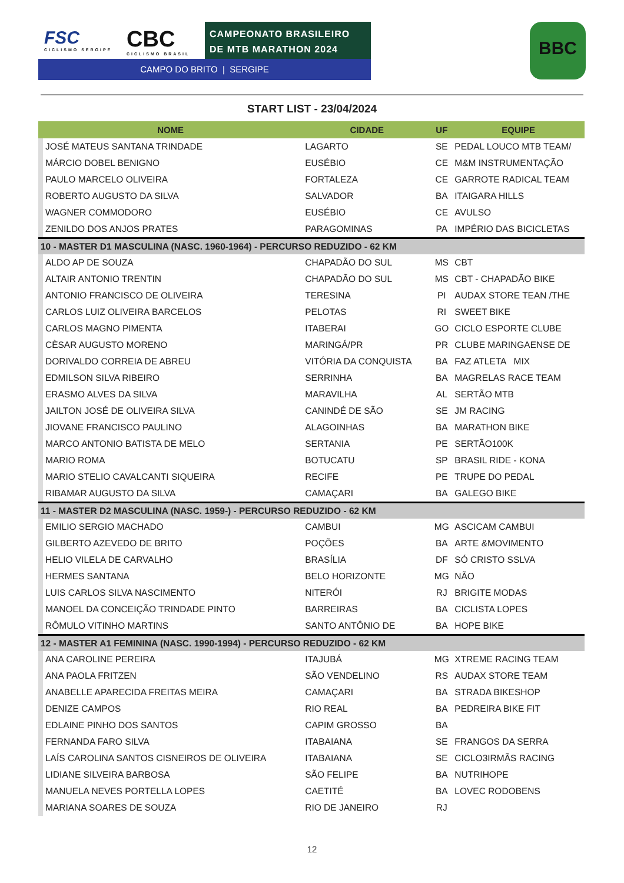FSC
CICLISMO SERGIPE
CBC
CICLISMO BRASIL
CAMPEONATO BRASILEIRO
DE MTB MARATHON 2024
CAMPO DO BRITO | SERGIPE
BBC
START LIST - 23/04/2024
| NOME | | CIDADE | UF | EQUIPE |
| --- | --- | --- | --- | --- |
| | JOSÉ MATEUS SANTANA TRINDADE | LAGARTO | SE | PEDAL LOUCO MTB TEAM/ |
| | MÁRCIO DOBEL BENIGNO | EUSÉBIO | CE | M&M INSTRUMENTAÇÃO |
| | PAULO MARCELO OLIVEIRA | FORTALEZA | CE | GARROTE RADICAL TEAM |
| | ROBERTO AUGUSTO DA SILVA | SALVADOR | BA | ITAIGARA HILLS |
| | WAGNER COMMODORO | EUSÉBIO | CE | AVULSO |
| | ZENILDO DOS ANJOS PRATES | PARAGOMINAS | PA | IMPÉRIO DAS BICICLETAS |
| 10 - MASTER D1 MASCULINA (NASC. 1960-1964) - PERCURSO REDUZIDO - 62 KM | | | | |
| | ALDO AP DE SOUZA | CHAPADÃO DO SUL | MS | CBT |
| | ALTAIR ANTONIO TRENTIN | CHAPADÃO DO SUL | MS | CBT - CHAPADÃO BIKE |
| | ANTONIO FRANCISCO DE OLIVEIRA | TERESINA | PI | AUDAX STORE TEAN /THE |
| | CARLOS LUIZ OLIVEIRA BARCELOS | PELOTAS | RI | SWEET BIKE |
| | CARLOS MAGNO PIMENTA | ITABERAI | GO | CICLO ESPORTE CLUBE |
| | CÈSAR AUGUSTO MORENO | MARINGÁ/PR | PR | CLUBE MARINGAENSE DE |
| | DORIVALDO CORREIA DE ABREU | VITÓRIA DA CONQUISTA | BA | FAZ ATLETA MIX |
| | EDMILSON SILVA RIBEIRO | SERRINHA | BA | MAGRELAS RACE TEAM |
| | ERASMO ALVES DA SILVA | MARAVILHA | AL | SERTÃO MTB |
| | JAILTON JOSÉ DE OLIVEIRA SILVA | CANINDÉ DE SÃO | SE | JM RACING |
| | JIOVANE FRANCISCO PAULINO | ALAGOINHAS | BA | MARATHON BIKE |
| | MARCO ANTONIO BATISTA DE MELO | SERTANIA | PE | SERTÃO100K |
| | MARIO ROMA | BOTUCATU | SP | BRASIL RIDE - KONA |
| | MARIO STELIO CAVALCANTI SIQUEIRA | RECIFE | PE | TRUPE DO PEDAL |
| | RIBAMAR AUGUSTO DA SILVA | CAMAÇARI | BA | GALEGO BIKE |
| 11 - MASTER D2 MASCULINA (NASC. 1959-) - PERCURSO REDUZIDO - 62 KM | | | | |
| | EMILIO SERGIO MACHADO | CAMBUI | MG | ASCICAM CAMBUI |
| | GILBERTO AZEVEDO DE BRITO | POÇÕES | BA | ARTE &MOVIMENTO |
| | HELIO VILELA DE CARVALHO | BRASÍLIA | DF | SÓ CRISTO SSLVA |
| | HERMES SANTANA | BELO HORIZONTE | MG | NÃO |
| | LUIS CARLOS SILVA NASCIMENTO | NITERÓI | RJ | BRIGITE MODAS |
| | MANOEL DA CONCEIÇÃO TRINDADE PINTO | BARREIRAS | BA | CICLISTA LOPES |
| | RÔMULO VITINHO MARTINS | SANTO ANTÔNIO DE | BA | HOPE BIKE |
| 12 - MASTER A1 FEMININA (NASC. 1990-1994) - PERCURSO REDUZIDO - 62 KM | | | | |
| | ANA CAROLINE PEREIRA | ITAJUBÁ | MG | XTREME RACING TEAM |
| | ANA PAOLA FRITZEN | SÃO VENDELINO | RS | AUDAX STORE TEAM |
| | ANABELLE APARECIDA FREITAS MEIRA | CAMAÇARI | BA | STRADA BIKESHOP |
| | DENIZE CAMPOS | RIO REAL | BA | PEDREIRA BIKE FIT |
| | EDLAINE PINHO DOS SANTOS | CAPIM GROSSO | BA | |
| | FERNANDA FARO SILVA | ITABAIANA | SE | FRANGOS DA SERRA |
| | LAÍS CAROLINA SANTOS CISNEIROS DE OLIVEIRA | ITABAIANA | SE | CICLO3IRMÃS RACING |
| | LIDIANE SILVEIRA BARBOSA | SÃO FELIPE | BA | NUTRIHOPE |
| | MANUELA NEVES PORTELLA LOPES | CAETITÉ | BA | LOVEC RODOBENS |
| | MARIANA SOARES DE SOUZA | RIO DE JANEIRO | RJ | |
12